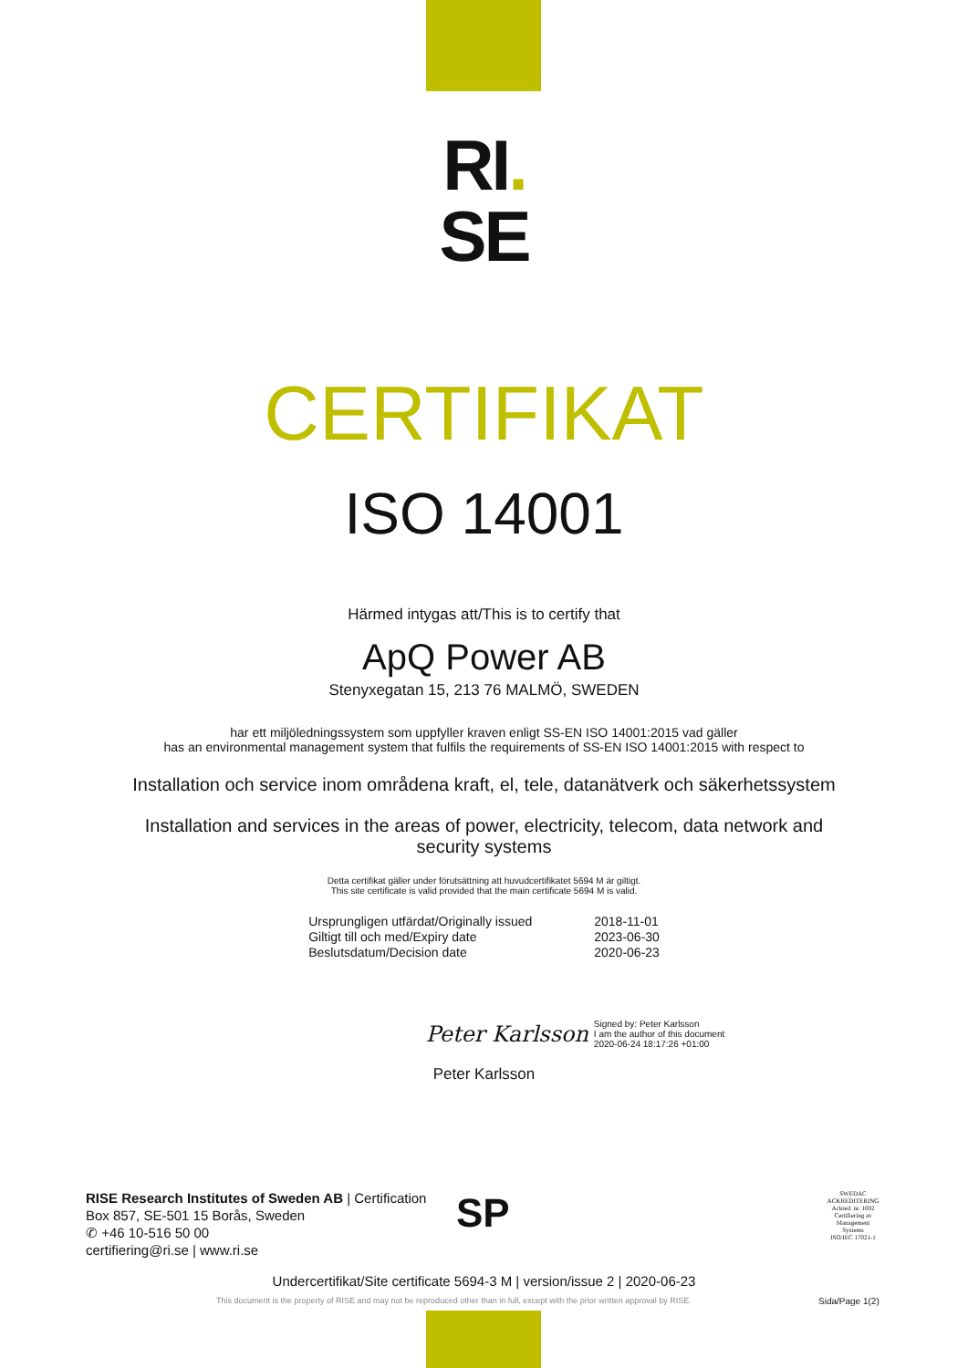RI.
SE
CERTIFIKAT
ISO 14001
Härmed intygas att/This is to certify that
ApQ Power AB
Stenyxegatan 15, 213 76 MALMÖ, SWEDEN
har ett miljöledningssystem som uppfyller kraven enligt SS-EN ISO 14001:2015 vad gäller
has an environmental management system that fulfils the requirements of SS-EN ISO 14001:2015 with respect to
Installation och service inom områdena kraft, el, tele, datanätverk och säkerhetssystem
Installation and services in the areas of power, electricity, telecom, data network and security systems
Detta certifikat gäller under förutsättning att huvudcertifikatet 5694 M är giltigt.
This site certificate is valid provided that the main certificate 5694 M is valid.
| Ursprungligen utfärdat/Originally issued | 2018-11-01 |
| Giltigt till och med/Expiry date | 2023-06-30 |
| Beslutsdatum/Decision date | 2020-06-23 |
Peter Karlsson Signed by: Peter Karlsson
I am the author of this document
2020-06-24 18:17:26 +01:00
Peter Karlsson
RISE Research Institutes of Sweden AB | Certification
Box 857, SE-501 15 Borås, Sweden
✆ +46 10-516 50 00
certifiering@ri.se | www.ri.se
SP
SWEDAC ACKREDITERING
Ackred. nr. 1002
Certifiering av Management Systems
ISO/IEC 17021-1
Undercertifikat/Site certificate 5694-3 M | version/issue 2 | 2020-06-23
This document is the property of RISE and may not be reproduced other than in full, except with the prior written approval by RISE.
Sida/Page 1(2)